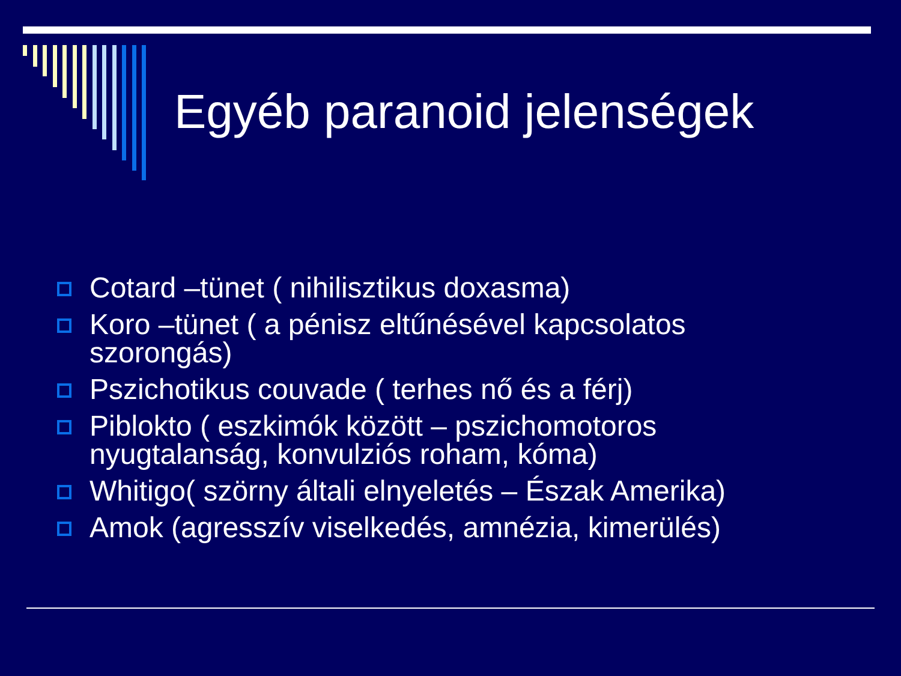Egyéb paranoid jelenségek
Cotard –tünet ( nihilisztikus doxasma)
Koro –tünet ( a pénisz eltűnésével kapcsolatos szorongás)
Pszichotikus couvade ( terhes nő és a férj)
Piblokto ( eszkimók között – pszichomotoros nyugtalanság, konvulziós roham, kóma)
Whitigo( szörny általi elnyeletés – Észak Amerika)
Amok (agresszív viselkedés, amnézia, kimerülés)